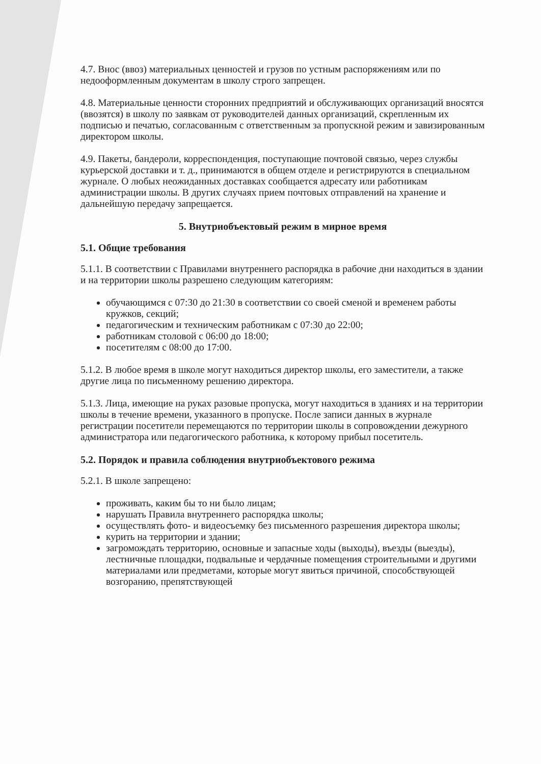4.7. Внос (ввоз) материальных ценностей и грузов по устным распоряжениям или по недооформленным документам в школу строго запрещен.
4.8. Материальные ценности сторонних предприятий и обслуживающих организаций вносятся (ввозятся) в школу по заявкам от руководителей данных организаций, скрепленным их подписью и печатью, согласованным с ответственным за пропускной режим и завизированным директором школы.
4.9. Пакеты, бандероли, корреспонденция, поступающие почтовой связью, через службы курьерской доставки и т. д., принимаются в общем отделе и регистрируются в специальном журнале. О любых неожиданных доставках сообщается адресату или работникам администрации школы. В других случаях прием почтовых отправлений на хранение и дальнейшую передачу запрещается.
5. Внутриобъектовый режим в мирное время
5.1. Общие требования
5.1.1. В соответствии с Правилами внутреннего распорядка в рабочие дни находиться в здании и на территории школы разрешено следующим категориям:
обучающимся с 07:30 до 21:30 в соответствии со своей сменой и временем работы кружков, секций;
педагогическим и техническим работникам с 07:30 до 22:00;
работникам столовой с 06:00 до 18:00;
посетителям с 08:00 до 17:00.
5.1.2. В любое время в школе могут находиться директор школы, его заместители, а также другие лица по письменному решению директора.
5.1.3. Лица, имеющие на руках разовые пропуска, могут находиться в зданиях и на территории школы в течение времени, указанного в пропуске. После записи данных в журнале регистрации посетители перемещаются по территории школы в сопровождении дежурного администратора или педагогического работника, к которому прибыл посетитель.
5.2. Порядок и правила соблюдения внутриобъектового режима
5.2.1. В школе запрещено:
проживать, каким бы то ни было лицам;
нарушать Правила внутреннего распорядка школы;
осуществлять фото- и видеосъемку без письменного разрешения директора школы;
курить на территории и здании;
загромождать территорию, основные и запасные ходы (выходы), въезды (выезды), лестничные площадки, подвальные и чердачные помещения строительными и другими материалами или предметами, которые могут явиться причиной, способствующей возгоранию, препятствующей